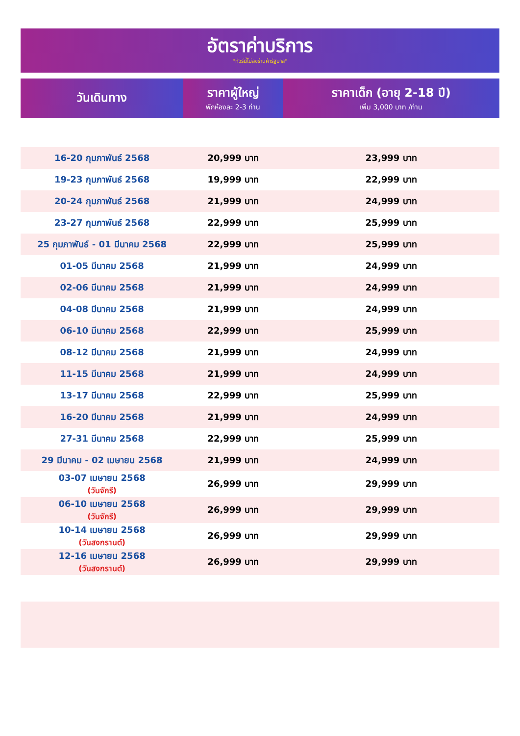อัตราค่าบริการ
*ทัวร์นี้ไม่ลงร้านค้ารัฐบาล*
| วันเดินทาง | ราคาผู้ใหญ่ พักห้องละ 2-3 ท่าน | ราคาเด็ก (อายุ 2-18 ปี) เพิ่ม 3,000 บาท /ท่าน |
| --- | --- | --- |
| 16-20 กุมภาพันธ์ 2568 | 20,999 บาท | 23,999 บาท |
| 19-23 กุมภาพันธ์ 2568 | 19,999 บาท | 22,999 บาท |
| 20-24 กุมภาพันธ์ 2568 | 21,999 บาท | 24,999 บาท |
| 23-27 กุมภาพันธ์ 2568 | 22,999 บาท | 25,999 บาท |
| 25 กุมภาพันธ์ - 01 มีนาคม 2568 | 22,999 บาท | 25,999 บาท |
| 01-05 มีนาคม 2568 | 21,999 บาท | 24,999 บาท |
| 02-06 มีนาคม 2568 | 21,999 บาท | 24,999 บาท |
| 04-08 มีนาคม 2568 | 21,999 บาท | 24,999 บาท |
| 06-10 มีนาคม 2568 | 22,999 บาท | 25,999 บาท |
| 08-12 มีนาคม 2568 | 21,999 บาท | 24,999 บาท |
| 11-15 มีนาคม 2568 | 21,999 บาท | 24,999 บาท |
| 13-17 มีนาคม 2568 | 22,999 บาท | 25,999 บาท |
| 16-20 มีนาคม 2568 | 21,999 บาท | 24,999 บาท |
| 27-31 มีนาคม 2568 | 22,999 บาท | 25,999 บาท |
| 29 มีนาคม - 02 เมษายน 2568 | 21,999 บาท | 24,999 บาท |
| 03-07 เมษายน 2568 (วันจักรี) | 26,999 บาท | 29,999 บาท |
| 06-10 เมษายน 2568 (วันจักรี) | 26,999 บาท | 29,999 บาท |
| 10-14 เมษายน 2568 (วันสงกรานต์) | 26,999 บาท | 29,999 บาท |
| 12-16 เมษายน 2568 (วันสงกรานต์) | 26,999 บาท | 29,999 บาท |